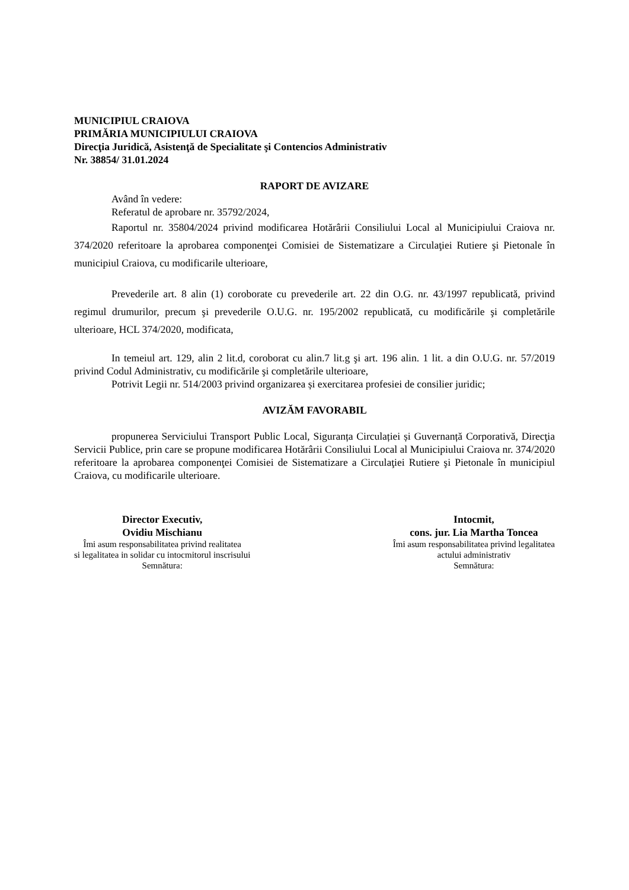MUNICIPIUL CRAIOVA
PRIMĂRIA MUNICIPIULUI CRAIOVA
Direcţia Juridică, Asistenţă de Specialitate şi Contencios Administrativ
Nr. 38854/ 31.01.2024
RAPORT DE AVIZARE
Având în vedere:
Referatul de aprobare nr. 35792/2024,
Raportul nr. 35804/2024 privind modificarea Hotărârii Consiliului Local al Municipiului Craiova nr. 374/2020 referitoare la aprobarea componenţei Comisiei de Sistematizare a Circulaţiei Rutiere şi Pietonale în municipiul Craiova, cu modificarile ulterioare,
Prevederile art. 8 alin (1) coroborate cu prevederile art. 22 din O.G. nr. 43/1997 republicată, privind regimul drumurilor, precum şi prevederile O.U.G. nr. 195/2002 republicată, cu modificările şi completările ulterioare, HCL 374/2020, modificata,
In temeiul art. 129, alin 2 lit.d, coroborat cu alin.7 lit.g şi art. 196 alin. 1 lit. a din O.U.G. nr. 57/2019 privind Codul Administrativ, cu modificările şi completările ulterioare,
Potrivit Legii nr. 514/2003 privind organizarea și exercitarea profesiei de consilier juridic;
AVIZĂM FAVORABIL
propunerea Serviciului Transport Public Local, Siguranța Circulației și Guvernanță Corporativă, Direcţia Servicii Publice, prin care se propune modificarea Hotărârii Consiliului Local al Municipiului Craiova nr. 374/2020 referitoare la aprobarea componenţei Comisiei de Sistematizare a Circulaţiei Rutiere şi Pietonale în municipiul Craiova, cu modificarile ulterioare.
Director Executiv,
Ovidiu Mischianu
Îmi asum responsabilitatea privind realitatea
si legalitatea in solidar cu intocmitorul inscrisului
Semnătura:
Intocmit,
cons. jur. Lia Martha Toncea
Îmi asum responsabilitatea privind legalitatea
actului administrativ
Semnătura: